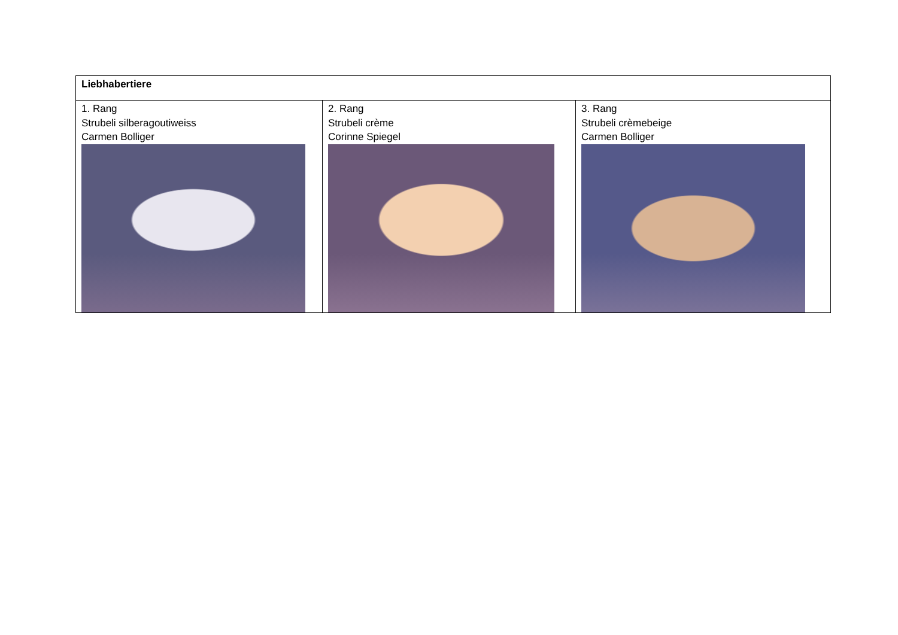| Liebhabertiere | | |
| 1. Rang Strubeli silberagoutiweiss Carmen Bolliger | 2. Rang Strubeli crème Corinne Spiegel | 3. Rang Strubeli crèmebeige Carmen Bolliger |